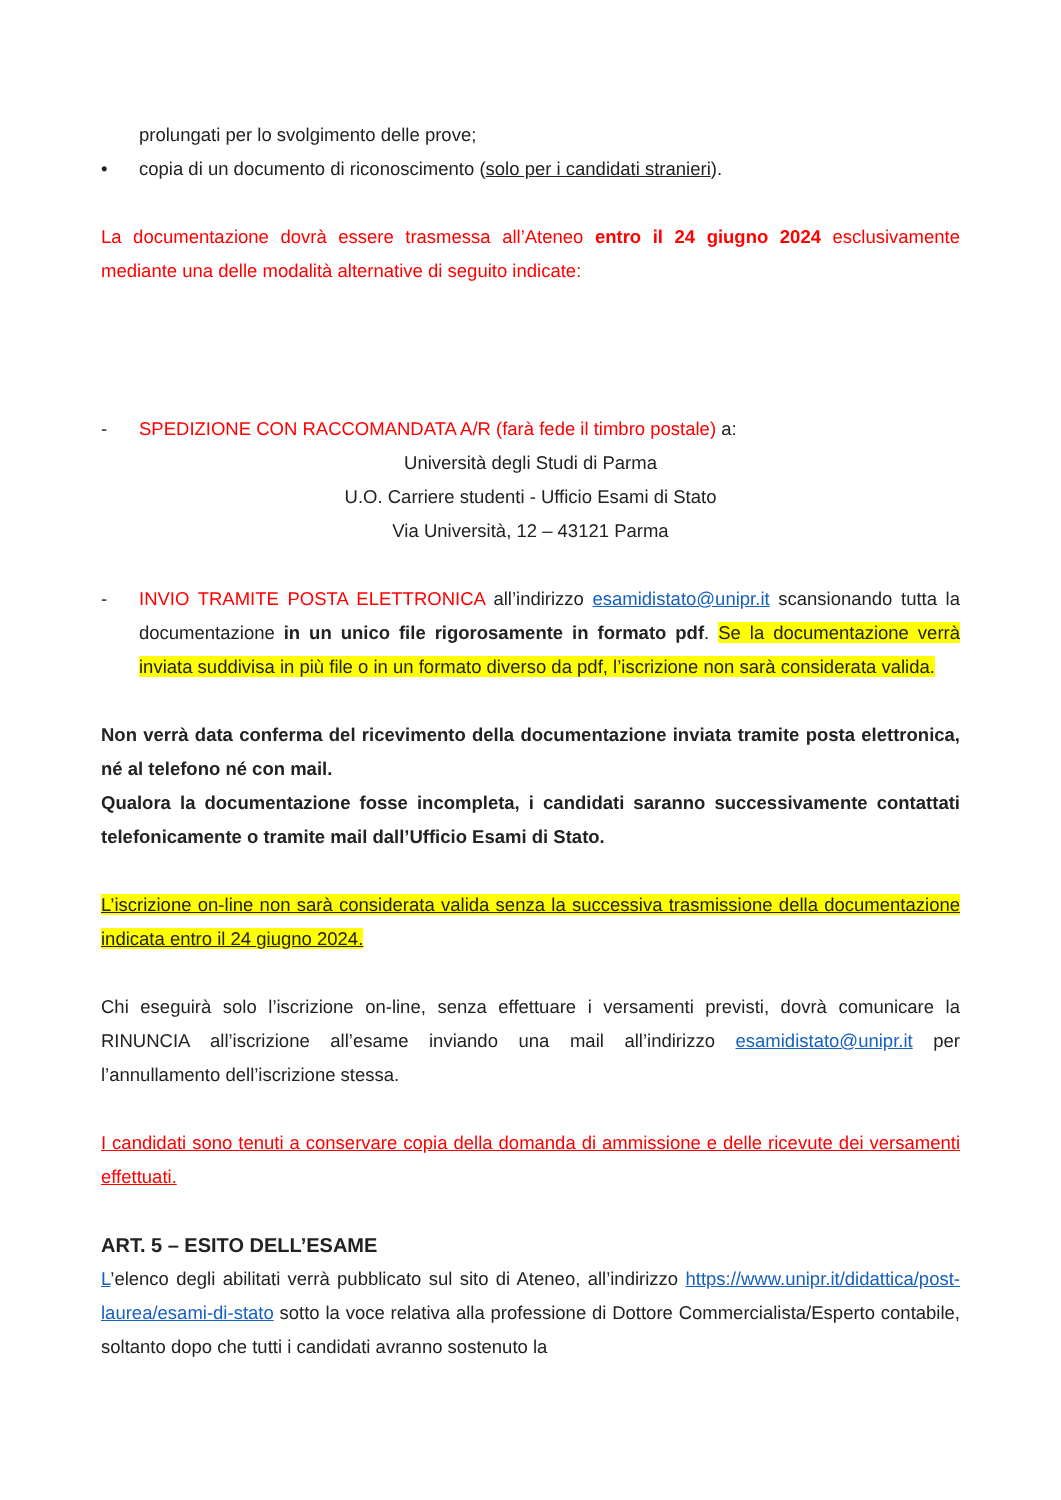prolungati per lo svolgimento delle prove;
• copia di un documento di riconoscimento (solo per i candidati stranieri).
La documentazione dovrà essere trasmessa all’Ateneo entro il 24 giugno 2024 esclusivamente mediante una delle modalità alternative di seguito indicate:
- SPEDIZIONE CON RACCOMANDATA A/R (farà fede il timbro postale) a:
Università degli Studi di Parma
U.O. Carriere studenti - Ufficio Esami di Stato
Via Università, 12 – 43121 Parma
- INVIO TRAMITE POSTA ELETTRONICA all’indirizzo esamidistato@unipr.it scansionando tutta la documentazione in un unico file rigorosamente in formato pdf. Se la documentazione verrà inviata suddivisa in più file o in un formato diverso da pdf, l’iscrizione non sarà considerata valida.
Non verrà data conferma del ricevimento della documentazione inviata tramite posta elettronica, né al telefono né con mail.
Qualora la documentazione fosse incompleta, i candidati saranno successivamente contattati telefonicamente o tramite mail dall’Ufficio Esami di Stato.
L’iscrizione on-line non sarà considerata valida senza la successiva trasmissione della documentazione indicata entro il 24 giugno 2024.
Chi eseguirà solo l’iscrizione on-line, senza effettuare i versamenti previsti, dovrà comunicare la RINUNCIA all’iscrizione all’esame inviando una mail all’indirizzo esamidistato@unipr.it per l’annullamento dell’iscrizione stessa.
I candidati sono tenuti a conservare copia della domanda di ammissione e delle ricevute dei versamenti effettuati.
ART. 5 – ESITO DELL’ESAME
L’elenco degli abilitati verrà pubblicato sul sito di Ateneo, all’indirizzo https://www.unipr.it/didattica/post-laurea/esami-di-stato sotto la voce relativa alla professione di Dottore Commercialista/Esperto contabile, soltanto dopo che tutti i candidati avranno sostenuto la